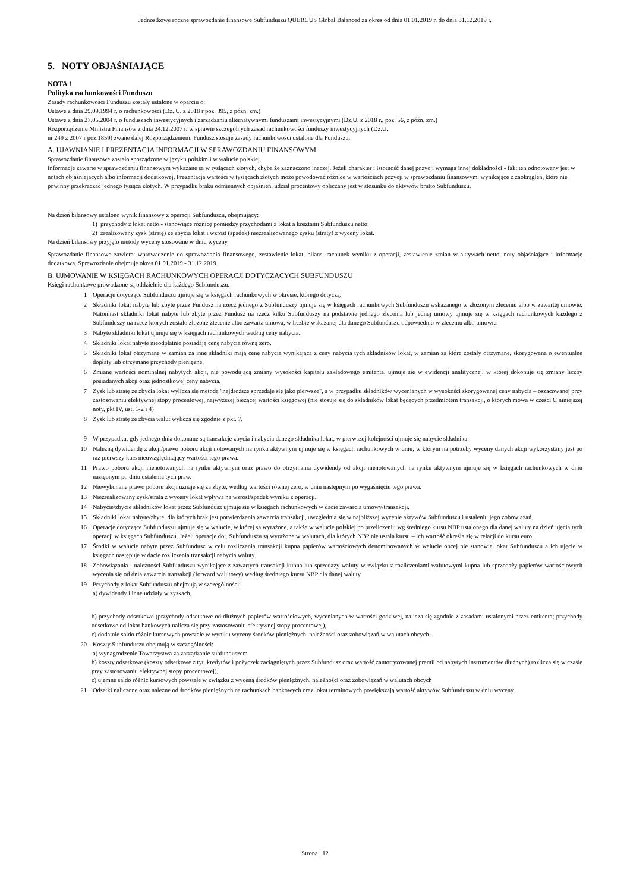Jednostkowe roczne sprawozdanie finansowe Subfunduszu QUERCUS Global Balanced za okres od dnia 01.01.2019 r. do dnia 31.12.2019 r.
5. NOTY OBJAŚNIAJĄCE
NOTA 1
Polityka rachunkowości Funduszu
Zasady rachunkowości Funduszu zostały ustalone w oparciu o:
Ustawę z dnia 29.09.1994 r. o rachunkowości (Dz. U. z 2018 r poz. 395, z późn. zm.)
Ustawę z dnia 27.05.2004 r. o funduszach inwestycyjnych i zarządzaniu alternatywnymi funduszami inwestycyjnymi (Dz.U. z 2018 r., poz. 56, z późn. zm.)
Rozporządzenie Ministra Finansów z dnia 24.12.2007 r. w sprawie szczególnych zasad rachunkowości funduszy inwestycyjnych (Dz.U.
nr 249 z 2007 r poz.1859) zwane dalej Rozporządzeniem. Fundusz stosuje zasady rachunkowości ustalone dla Funduszu.
A. UJAWNIANIE I PREZENTACJA INFORMACJI W SPRAWOZDANIU FINANSOWYM
Sprawozdanie finansowe zostało sporządzone w języku polskim i w walucie polskiej.
Informacje zawarte w sprawozdaniu finansowym wykazane są w tysiącach złotych, chyba że zaznaczono inaczej. Jeżeli charakter i istotność danej pozycji wymaga innej dokładności - fakt ten odnotowany jest w notach objaśniających albo informacji dodatkowej. Prezentacja wartości w tysiącach złotych może powodować różnice w wartościach pozycji w sprawozdaniu finansowym, wynikające z zaokrągleń, które nie powinny przekraczać jednego tysiąca złotych. W przypadku braku odmiennych objaśnień, udział procentowy obliczany jest w stosunku do aktywów brutto Subfunduszu.
Na dzień bilansowy ustalono wynik finansowy z operacji Subfunduszu, obejmujący:
1) przychody z lokat netto - stanowiące różnicę pomiędzy przychodami z lokat a kosztami Subfunduszu netto;
2) zrealizowany zysk (stratę) ze zbycia lokat i wzrost (spadek) niezrealizowanego zysku (straty) z wyceny lokat.
Na dzień bilansowy przyjęto metody wyceny stosowane w dniu wyceny.
Sprawozdanie finansowe zawiera: wprowadzenie do sprawozdania finansowego, zestawienie lokat, bilans, rachunek wyniku z operacji, zestawienie zmian w aktywach netto, noty objaśniające i informację dodatkową. Sprawozdanie obejmuje okres 01.01.2019 - 31.12.2019.
B. UJMOWANIE W KSIĘGACH RACHUNKOWYCH OPERACJI DOTYCZĄCYCH SUBFUNDUSZU
Księgi rachunkowe prowadzone są oddzielnie dla każdego Subfunduszu.
1 Operacje dotyczące Subfunduszu ujmuje się w księgach rachunkowych w okresie, którego dotyczą.
2 Składniki lokat nabyte lub zbyte przez Fundusz na rzecz jednego z Subfunduszy ujmuje się w księgach rachunkowych Subfunduszu wskazanego w złożonym zleceniu albo w zawartej umowie. Natomiast składniki lokat nabyte lub zbyte przez Fundusz na rzecz kilku Subfunduszy na podstawie jednego zlecenia lub jednej umowy ujmuje się w księgach rachunkowych każdego z Subfunduszy na rzecz których zostało złożone zlecenie albo zawarta umowa, w liczbie wskazanej dla danego Subfunduszu odpowiednio w zleceniu albo umowie.
3 Nabyte składniki lokat ujmuje się w księgach rachunkowych według ceny nabycia.
4 Składniki lokat nabyte nieodpłatnie posiadają cenę nabycia równą zero.
5 Składniki lokat otrzymane w zamian za inne składniki mają cenę nabycia wynikającą z ceny nabycia tych składników lokat, w zamian za które zostały otrzymane, skorygowaną o ewentualne dopłaty lub otrzymane przychody pieniężne.
6 Zmianę wartości nominalnej nabytych akcji, nie powodującą zmiany wysokości kapitału zakładowego emitenta, ujmuje się w ewidencji analitycznej, w której dokonuje się zmiany liczby posiadanych akcji oraz jednostkowej ceny nabycia.
7 Zysk lub stratę ze zbycia lokat wylicza się metodą "najdroższe sprzedaje się jako pierwsze", a w przypadku składników wycenianych w wysokości skorygowanej ceny nabycia – oszacowanej przy zastosowaniu efektywnej stopy procentowej, najwyższej bieżącej wartości księgowej (nie stosuje się do składników lokat będących przedmiotem transakcji, o których mowa w części C niniejszej noty, pkt IV, ust. 1-2 i 4)
8 Zysk lub stratę ze zbycia walut wylicza się zgodnie z pkt. 7.
9 W przypadku, gdy jednego dnia dokonane są transakcje zbycia i nabycia danego składnika lokat, w pierwszej kolejności ujmuje się nabycie składnika.
10 Należną dywidendę z akcji/prawo poboru akcji notowanych na rynku aktywnym ujmuje się w księgach rachunkowych w dniu, w którym na potrzeby wyceny danych akcji wykorzystany jest po raz pierwszy kurs nieuwzględniający wartości tego prawa.
11 Prawo poboru akcji nienotowanych na rynku aktywnym oraz prawo do otrzymania dywidendy od akcji nienotowanych na rynku aktywnym ujmuje się w księgach rachunkowych w dniu następnym po dniu ustalenia tych praw.
12 Niewykonane prawo poboru akcji uznaje się za zbyte, według wartości równej zero, w dniu następnym po wygaśnięciu tego prawa.
13 Niezrealizowany zysk/strata z wyceny lokat wpływa na wzrost/spadek wyniku z operacji.
14 Nabycie/zbycie składników lokat przez Subfundusz ujmuje się w księgach rachunkowych w dacie zawarcia umowy/transakcji.
15 Składniki lokat nabyte/zbyte, dla których brak jest potwierdzenia zawarcia transakcji, uwzględnia się w najbliższej wycenie aktywów Subfunduszu i ustaleniu jego zobowiązań.
16 Operacje dotyczące Subfunduszu ujmuje się w walucie, w której są wyrażone, a także w walucie polskiej po przeliczeniu wg średniego kursu NBP ustalonego dla danej waluty na dzień ujęcia tych operacji w księgach Subfunduszu. Jeżeli operacje dot. Subfunduszu są wyrażone w walutach, dla których NBP nie ustala kursu – ich wartość określa się w relacji do kursu euro.
17 Środki w walucie nabyte przez Subfundusz w celu rozliczenia transakcji kupna papierów wartościowych denominowanych w walucie obcej nie stanowią lokat Subfunduszu a ich ujęcie w księgach następuje w dacie rozliczenia transakcji nabycia waluty.
18 Zobowiązania i należności Subfunduszu wynikające z zawartych transakcji kupna lub sprzedaży waluty w związku z rozliczeniami walutowymi kupna lub sprzedaży papierów wartościowych wycenia się od dnia zawarcia transakcji (forward walutowy) według średniego kursu NBP dla danej waluty.
19 Przychody z lokat Subfunduszu obejmują w szczególności:
a) dywidendy i inne udziały w zyskach,
b) przychody odsetkowe (przychody odsetkowe od dłużnych papierów wartościowych, wycenianych w wartości godziwej, nalicza się zgodnie z zasadami ustalonymi przez emitenta; przychody odsetkowe od lokat bankowych nalicza się przy zastosowaniu efektywnej stopy procentowej),
c) dodatnie saldo różnic kursowych powstałe w wyniku wyceny środków pieniężnych, należności oraz zobowiązań w walutach obcych.
20 Koszty Subfunduszu obejmują w szczególności:
a) wynagrodzenie Towarzystwa za zarządzanie subfunduszem
b) koszty odsetkowe (koszty odsetkowe z tyt. kredytów i pożyczek zaciągniętych przez Subfundusz oraz wartość zamortyzowanej premii od nabytych instrumentów dłużnych) rozlicza się w czasie przy zastosowaniu efektywnej stopy procentowej),
c) ujemne saldo różnic kursowych powstałe w związku z wyceną środków pieniężnych, należności oraz zobowiązań w walutach obcych
21 Odsetki naliczone oraz należne od środków pieniężnych na rachunkach bankowych oraz lokat terminowych powiększają wartość aktywów Subfunduszu w dniu wyceny.
Strona | 12